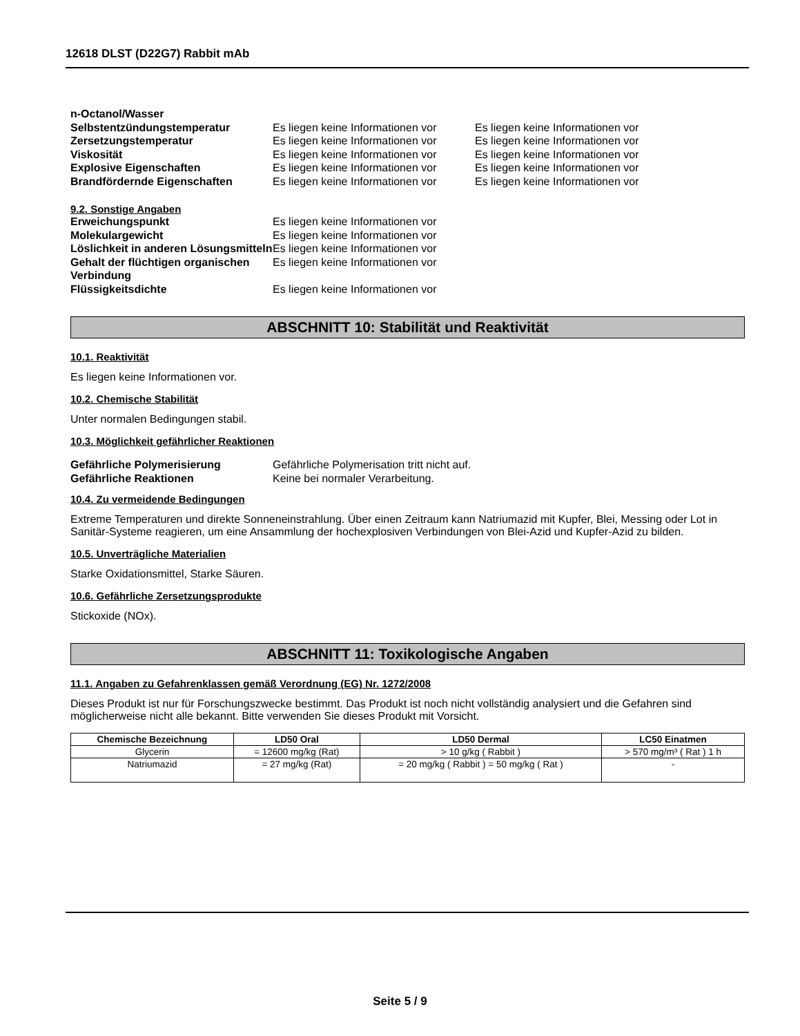12618 DLST (D22G7) Rabbit mAb
n-Octanol/Wasser
Selbstentzündungstemperatur Es liegen keine Informationen vor
Es liegen keine Informationen vor
Zersetzungstemperatur Es liegen keine Informationen vor
Es liegen keine Informationen vor
Viskosität Es liegen keine Informationen vor
Es liegen keine Informationen vor
Explosive Eigenschaften Es liegen keine Informationen vor
Es liegen keine Informationen vor
Brandfördernde Eigenschaften Es liegen keine Informationen vor
Es liegen keine Informationen vor
9.2. Sonstige Angaben
Erweichungspunkt Es liegen keine Informationen vor
Molekulargewicht Es liegen keine Informationen vor
Löslichkeit in anderen Lösungsmitteln
Es liegen keine Informationen vor
Gehalt der flüchtigen organischen Verbindung
Es liegen keine Informationen vor
Flüssigkeitsdichte Es liegen keine Informationen vor
ABSCHNITT 10: Stabilität und Reaktivität
10.1. Reaktivität
Es liegen keine Informationen vor.
10.2. Chemische Stabilität
Unter normalen Bedingungen stabil.
10.3. Möglichkeit gefährlicher Reaktionen
Gefährliche Polymerisierung Gefährliche Polymerisation tritt nicht auf.
Gefährliche Reaktionen Keine bei normaler Verarbeitung.
10.4. Zu vermeidende Bedingungen
Extreme Temperaturen und direkte Sonneneinstrahlung. Über einen Zeitraum kann Natriumazid mit Kupfer, Blei, Messing oder Lot in Sanitär-Systeme reagieren, um eine Ansammlung der hochexplosiven Verbindungen von Blei-Azid und Kupfer-Azid zu bilden.
10.5. Unverträgliche Materialien
Starke Oxidationsmittel, Starke Säuren.
10.6. Gefährliche Zersetzungsprodukte
Stickoxide (NOx).
ABSCHNITT 11: Toxikologische Angaben
11.1. Angaben zu Gefahrenklassen gemäß Verordnung (EG) Nr. 1272/2008
Dieses Produkt ist nur für Forschungszwecke bestimmt. Das Produkt ist noch nicht vollständig analysiert und die Gefahren sind möglicherweise nicht alle bekannt. Bitte verwenden Sie dieses Produkt mit Vorsicht.
| Chemische Bezeichnung | LD50 Oral | LD50 Dermal | LC50 Einatmen |
| --- | --- | --- | --- |
| Glycerin | = 12600 mg/kg (Rat) | > 10 g/kg ( Rabbit ) | > 570 mg/m³ ( Rat ) 1 h |
| Natriumazid | = 27 mg/kg (Rat) | = 20 mg/kg ( Rabbit ) = 50 mg/kg ( Rat ) | - |
Seite 5 / 9